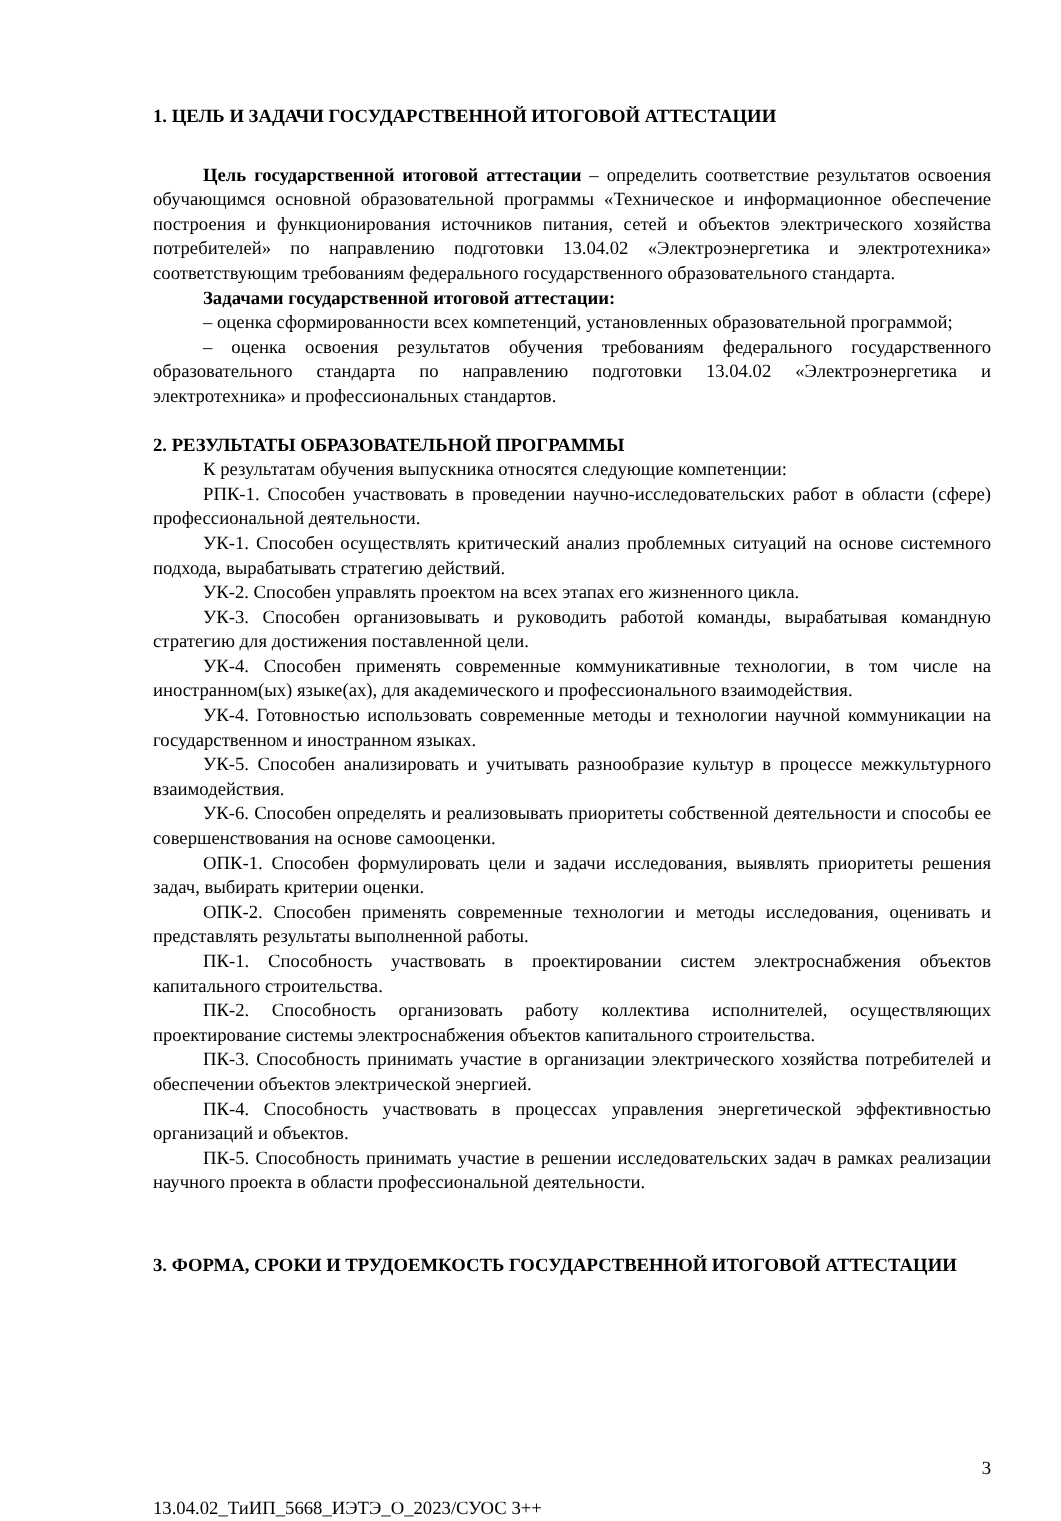1. ЦЕЛЬ И ЗАДАЧИ ГОСУДАРСТВЕННОЙ ИТОГОВОЙ АТТЕСТАЦИИ
Цель государственной итоговой аттестации – определить соответствие результатов освоения обучающимся основной образовательной программы «Техническое и информационное обеспечение построения и функционирования источников питания, сетей и объектов электрического хозяйства потребителей» по направлению подготовки 13.04.02 «Электроэнергетика и электротехника» соответствующим требованиям федерального государственного образовательного стандарта.
Задачами государственной итоговой аттестации:
– оценка сформированности всех компетенций, установленных образовательной программой;
– оценка освоения результатов обучения требованиям федерального государственного образовательного стандарта по направлению подготовки 13.04.02 «Электроэнергетика и электротехника» и профессиональных стандартов.
2. РЕЗУЛЬТАТЫ ОБРАЗОВАТЕЛЬНОЙ ПРОГРАММЫ
К результатам обучения выпускника относятся следующие компетенции:
РПК-1. Способен участвовать в проведении научно-исследовательских работ в области (сфере) профессиональной деятельности.
УК-1. Способен осуществлять критический анализ проблемных ситуаций на основе системного подхода, вырабатывать стратегию действий.
УК-2. Способен управлять проектом на всех этапах его жизненного цикла.
УК-3. Способен организовывать и руководить работой команды, вырабатывая командную стратегию для достижения поставленной цели.
УК-4. Способен применять современные коммуникативные технологии, в том числе на иностранном(ых) языке(ах), для академического и профессионального взаимодействия.
УК-4. Готовностью использовать современные методы и технологии научной коммуникации на государственном и иностранном языках.
УК-5. Способен анализировать и учитывать разнообразие культур в процессе межкультурного взаимодействия.
УК-6. Способен определять и реализовывать приоритеты собственной деятельности и способы ее совершенствования на основе самооценки.
ОПК-1. Способен формулировать цели и задачи исследования, выявлять приоритеты решения задач, выбирать критерии оценки.
ОПК-2. Способен применять современные технологии и методы исследования, оценивать и представлять результаты выполненной работы.
ПК-1. Способность участвовать в проектировании систем электроснабжения объектов капитального строительства.
ПК-2. Способность организовать работу коллектива исполнителей, осуществляющих проектирование системы электроснабжения объектов капитального строительства.
ПК-3. Способность принимать участие в организации электрического хозяйства потребителей и обеспечении объектов электрической энергией.
ПК-4. Способность участвовать в процессах управления энергетической эффективностью организаций и объектов.
ПК-5. Способность принимать участие в решении исследовательских задач в рамках реализации научного проекта в области профессиональной деятельности.
3. ФОРМА, СРОКИ И ТРУДОЕМКОСТЬ ГОСУДАРСТВЕННОЙ ИТОГОВОЙ АТТЕСТАЦИИ
3
13.04.02_ТиИП_5668_ИЭТЭ_О_2023/СУОС 3++